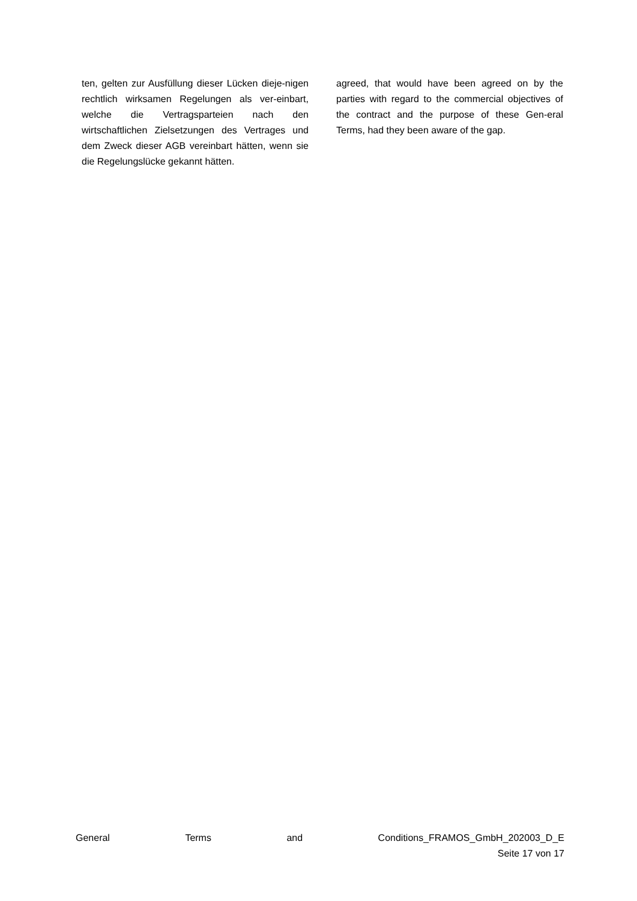ten, gelten zur Ausfüllung dieser Lücken dieje-nigen rechtlich wirksamen Regelungen als ver-einbart, welche die Vertragsparteien nach den wirtschaftlichen Zielsetzungen des Vertrages und dem Zweck dieser AGB vereinbart hätten, wenn sie die Regelungslücke gekannt hätten.
agreed, that would have been agreed on by the parties with regard to the commercial objectives of the contract and the purpose of these Gen-eral Terms, had they been aware of the gap.
General Terms and Conditions_FRAMOS_GmbH_202003_D_E
Seite 17 von 17